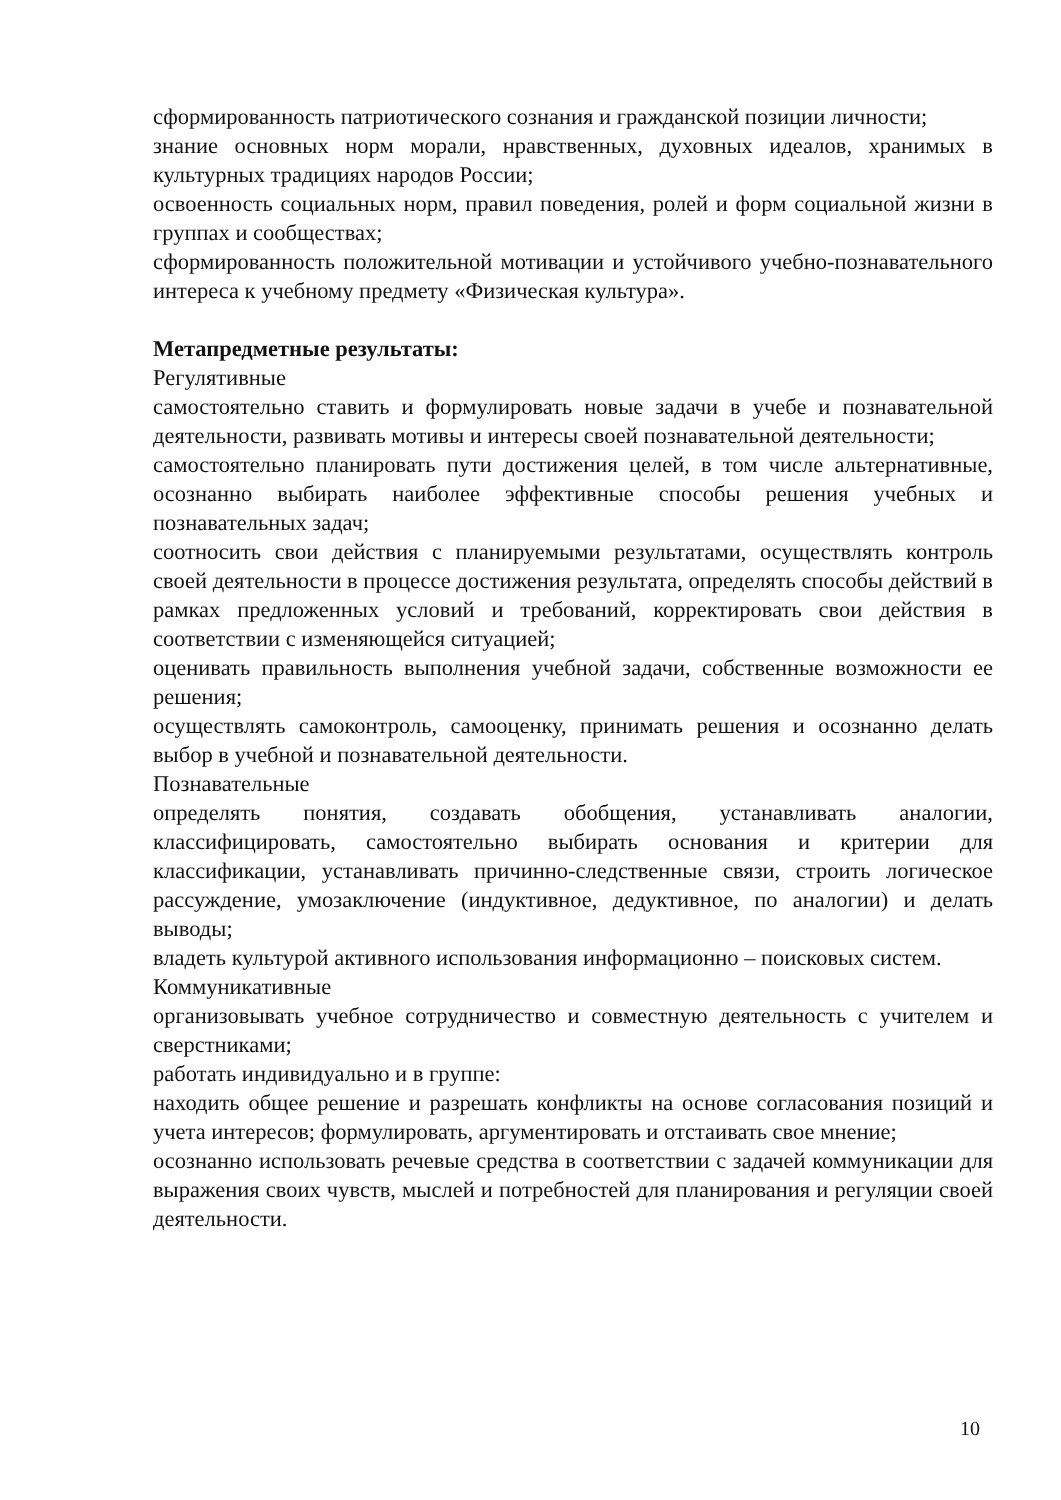сформированность патриотического сознания и гражданской позиции личности;
знание основных норм морали, нравственных, духовных идеалов, хранимых в культурных традициях народов России;
освоенность социальных норм, правил поведения, ролей и форм социальной жизни в группах и сообществах;
сформированность положительной мотивации и устойчивого учебно-познавательного интереса к учебному предмету «Физическая культура».
Метапредметные результаты:
Регулятивные
самостоятельно ставить и формулировать новые задачи в учебе и познавательной деятельности, развивать мотивы и интересы своей познавательной деятельности;
самостоятельно планировать пути достижения целей, в том числе альтернативные, осознанно выбирать наиболее эффективные способы решения учебных и познавательных задач;
соотносить свои действия с планируемыми результатами, осуществлять контроль своей деятельности в процессе достижения результата, определять способы действий в рамках предложенных условий и требований, корректировать свои действия в соответствии с изменяющейся ситуацией;
оценивать правильность выполнения учебной задачи, собственные возможности ее решения;
осуществлять самоконтроль, самооценку, принимать решения и осознанно делать выбор в учебной и познавательной деятельности.
Познавательные
определять понятия, создавать обобщения, устанавливать аналогии, классифицировать, самостоятельно выбирать основания и критерии для классификации, устанавливать причинно-следственные связи, строить логическое рассуждение, умозаключение (индуктивное, дедуктивное, по аналогии) и делать выводы;
владеть культурой активного использования информационно – поисковых систем.
Коммуникативные
организовывать учебное сотрудничество и совместную деятельность с учителем и сверстниками;
работать индивидуально и в группе:
находить общее решение и разрешать конфликты на основе согласования позиций и учета интересов; формулировать, аргументировать и отстаивать свое мнение;
осознанно использовать речевые средства в соответствии с задачей коммуникации для выражения своих чувств, мыслей и потребностей для планирования и регуляции своей деятельности.
10